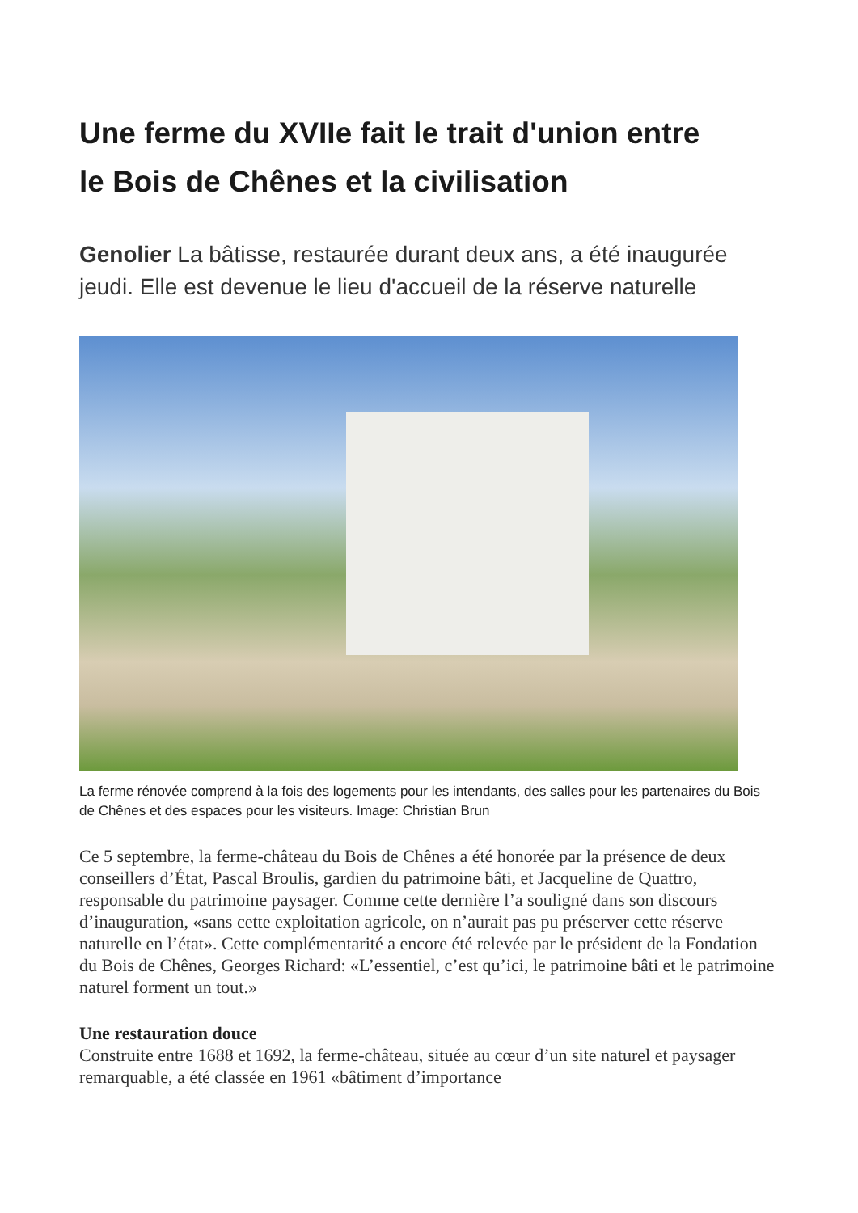Une ferme du XVIIe fait le trait d'union entre
le Bois de Chênes et la civilisation
Genolier La bâtisse, restaurée durant deux ans, a été inaugurée jeudi. Elle est devenue le lieu d'accueil de la réserve naturelle
La ferme rénovée comprend à la fois des logements pour les intendants, des salles pour les partenaires du Bois de Chênes et des espaces pour les visiteurs. Image: Christian Brun
Ce 5 septembre, la ferme-château du Bois de Chênes a été honorée par la présence de deux conseillers d’État, Pascal Broulis, gardien du patrimoine bâti, et Jacqueline de Quattro, responsable du patrimoine paysager. Comme cette dernière l’a souligné dans son discours d’inauguration, «sans cette exploitation agricole, on n’aurait pas pu préserver cette réserve naturelle en l’état». Cette complémentarité a encore été relevée par le président de la Fondation du Bois de Chênes, Georges Richard: «L’essentiel, c’est qu’ici, le patrimoine bâti et le patrimoine naturel forment un tout.»
Une restauration douce
Construite entre 1688 et 1692, la ferme-château, située au cœur d’un site naturel et paysager remarquable, a été classée en 1961 «bâtiment d’importance